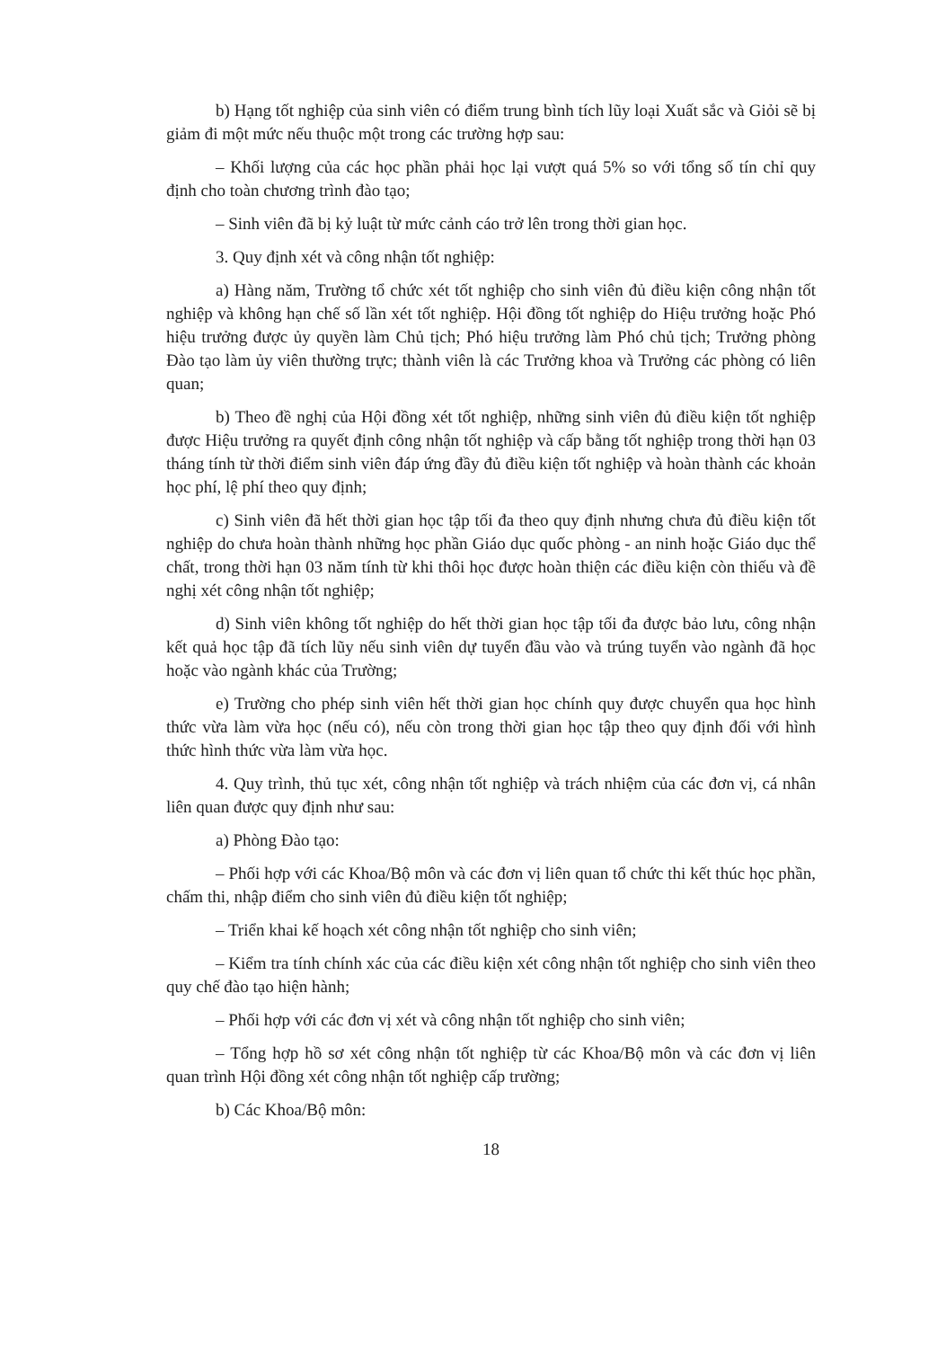b) Hạng tốt nghiệp của sinh viên có điểm trung bình tích lũy loại Xuất sắc và Giỏi sẽ bị giảm đi một mức nếu thuộc một trong các trường hợp sau:
– Khối lượng của các học phần phải học lại vượt quá 5% so với tổng số tín chỉ quy định cho toàn chương trình đào tạo;
– Sinh viên đã bị kỷ luật từ mức cảnh cáo trở lên trong thời gian học.
3. Quy định xét và công nhận tốt nghiệp:
a) Hàng năm, Trường tổ chức xét tốt nghiệp cho sinh viên đủ điều kiện công nhận tốt nghiệp và không hạn chế số lần xét tốt nghiệp. Hội đồng tốt nghiệp do Hiệu trưởng hoặc Phó hiệu trưởng được ủy quyền làm Chủ tịch; Phó hiệu trưởng làm Phó chủ tịch; Trưởng phòng Đào tạo làm ủy viên thường trực; thành viên là các Trưởng khoa và Trưởng các phòng có liên quan;
b) Theo đề nghị của Hội đồng xét tốt nghiệp, những sinh viên đủ điều kiện tốt nghiệp được Hiệu trưởng ra quyết định công nhận tốt nghiệp và cấp bằng tốt nghiệp trong thời hạn 03 tháng tính từ thời điểm sinh viên đáp ứng đầy đủ điều kiện tốt nghiệp và hoàn thành các khoản học phí, lệ phí theo quy định;
c) Sinh viên đã hết thời gian học tập tối đa theo quy định nhưng chưa đủ điều kiện tốt nghiệp do chưa hoàn thành những học phần Giáo dục quốc phòng - an ninh hoặc Giáo dục thể chất, trong thời hạn 03 năm tính từ khi thôi học được hoàn thiện các điều kiện còn thiếu và đề nghị xét công nhận tốt nghiệp;
d) Sinh viên không tốt nghiệp do hết thời gian học tập tối đa được bảo lưu, công nhận kết quả học tập đã tích lũy nếu sinh viên dự tuyển đầu vào và trúng tuyển vào ngành đã học hoặc vào ngành khác của Trường;
e) Trường cho phép sinh viên hết thời gian học chính quy được chuyển qua học hình thức vừa làm vừa học (nếu có), nếu còn trong thời gian học tập theo quy định đối với hình thức hình thức vừa làm vừa học.
4. Quy trình, thủ tục xét, công nhận tốt nghiệp và trách nhiệm của các đơn vị, cá nhân liên quan được quy định như sau:
a) Phòng Đào tạo:
– Phối hợp với các Khoa/Bộ môn và các đơn vị liên quan tổ chức thi kết thúc học phần, chấm thi, nhập điểm cho sinh viên đủ điều kiện tốt nghiệp;
– Triển khai kế hoạch xét công nhận tốt nghiệp cho sinh viên;
– Kiểm tra tính chính xác của các điều kiện xét công nhận tốt nghiệp cho sinh viên theo quy chế đào tạo hiện hành;
– Phối hợp với các đơn vị xét và công nhận tốt nghiệp cho sinh viên;
– Tổng hợp hồ sơ xét công nhận tốt nghiệp từ các Khoa/Bộ môn và các đơn vị liên quan trình Hội đồng xét công nhận tốt nghiệp cấp trường;
b) Các Khoa/Bộ môn:
18